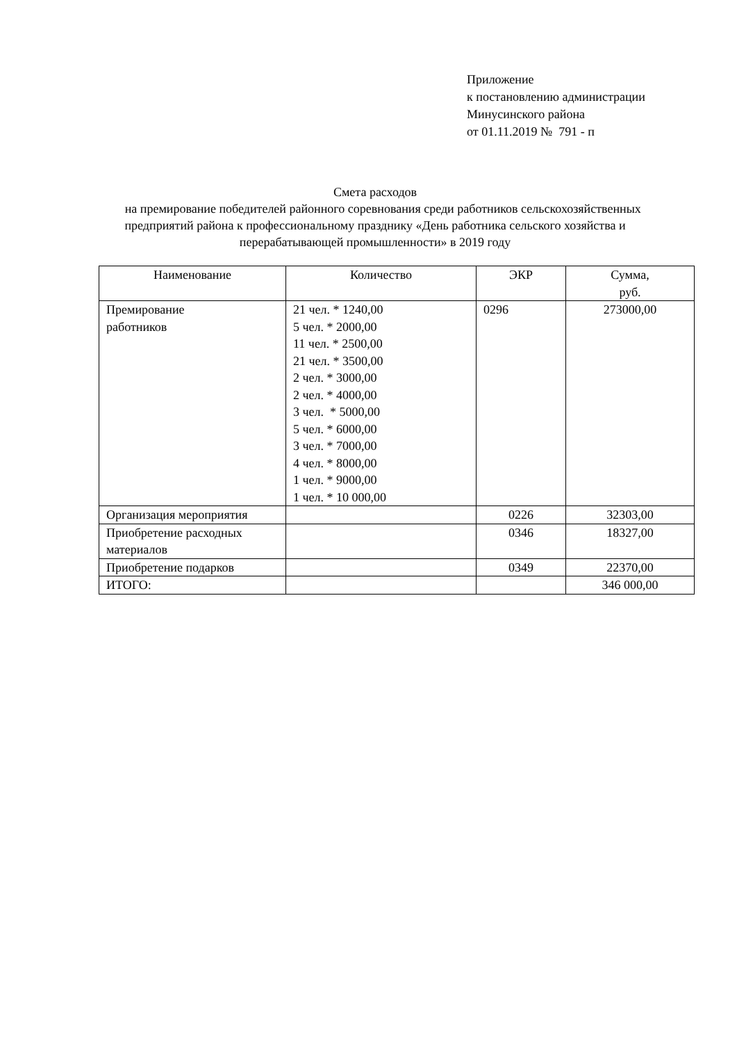Приложение
к постановлению администрации
Минусинского района
от 01.11.2019 № 791 - п
Смета расходов
на премирование победителей районного соревнования среди работников сельскохозяйственных предприятий района к профессиональному празднику «День работника сельского хозяйства и перерабатывающей промышленности» в 2019 году
| Наименование | Количество | ЭКР | Сумма, руб. |
| --- | --- | --- | --- |
| Премирование работников | 21 чел. * 1240,00 5 чел. * 2000,00 11 чел. * 2500,00 21 чел. * 3500,00 2 чел. * 3000,00 2 чел. * 4000,00 3 чел. * 5000,00 5 чел. * 6000,00 3 чел. * 7000,00 4 чел. * 8000,00 1 чел. * 9000,00 1 чел. * 10 000,00 | 0296 | 273000,00 |
| Организация мероприятия | | 0226 | 32303,00 |
| Приобретение расходных материалов | | 0346 | 18327,00 |
| Приобретение подарков | | 0349 | 22370,00 |
| ИТОГО: | | | 346 000,00 |